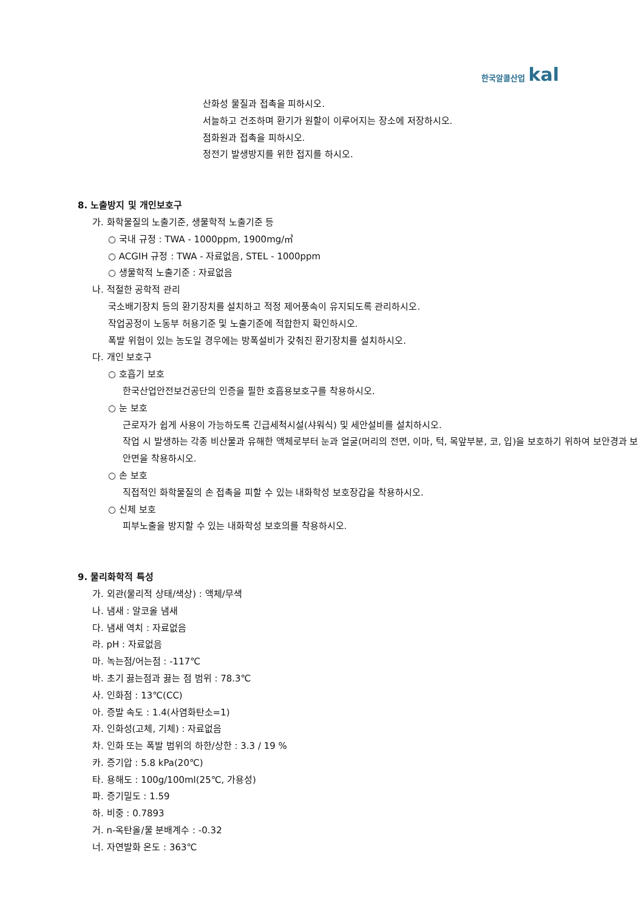한국알콜산업 kal
산화성 물질과 접촉을 피하시오.
서늘하고 건조하며 환기가 원할이 이루어지는 장소에 저장하시오.
점화원과 접촉을 피하시오.
정전기 발생방지를 위한 접지를 하시오.
8. 노출방지 및 개인보호구
가. 화학물질의 노출기준, 생물학적 노출기준 등
○ 국내 규정 : TWA - 1000ppm, 1900mg/㎥
○ ACGIH 규정 : TWA - 자료없음, STEL - 1000ppm
○ 생물학적 노출기준 : 자료없음
나. 적절한 공학적 관리
국소배기장치 등의 환기장치를 설치하고 적정 제어풍속이 유지되도록 관리하시오.
작업공정이 노동부 허용기준 및 노출기준에 적합한지 확인하시오.
폭발 위험이 있는 농도일 경우에는 방폭설비가 갖춰진 환기장치를 설치하시오.
다. 개인 보호구
○ 호흡기 보호
한국산업안전보건공단의 인증을 필한 호흡용보호구를 착용하시오.
○ 눈 보호
근로자가 쉽게 사용이 가능하도록 긴급세척시설(샤워식) 및 세안설비를 설치하시오.
작업 시 발생하는 각종 비산물과 유해한 액체로부터 눈과 얼굴(머리의 전면, 이마, 턱, 목앞부분, 코, 입)을 보호하기 위하여 보안경과 보안면을 착용하시오.
○ 손 보호
직접적인 화학물질의 손 접촉을 피할 수 있는 내화학성 보호장갑을 착용하시오.
○ 신체 보호
피부노출을 방지할 수 있는 내화학성 보호의를 착용하시오.
9. 물리화학적 특성
가. 외관(물리적 상태/색상) : 액체/무색
나. 냄새 : 알코올 냄새
다. 냄새 역치 : 자료없음
라. pH : 자료없음
마. 녹는점/어는점 : -117℃
바. 초기 끓는점과 끓는 점 범위 : 78.3℃
사. 인화점 : 13℃(CC)
아. 증발 속도 : 1.4(사염화탄소=1)
자. 인화성(고체, 기체) : 자료없음
차. 인화 또는 폭발 범위의 하한/상한 : 3.3 / 19 %
카. 증기압 : 5.8 kPa(20℃)
타. 용해도 : 100g/100ml(25℃, 가용성)
파. 증기밀도 : 1.59
하. 비중 : 0.7893
거. n-옥탄올/물 분배계수 : -0.32
너. 자연발화 온도 : 363℃